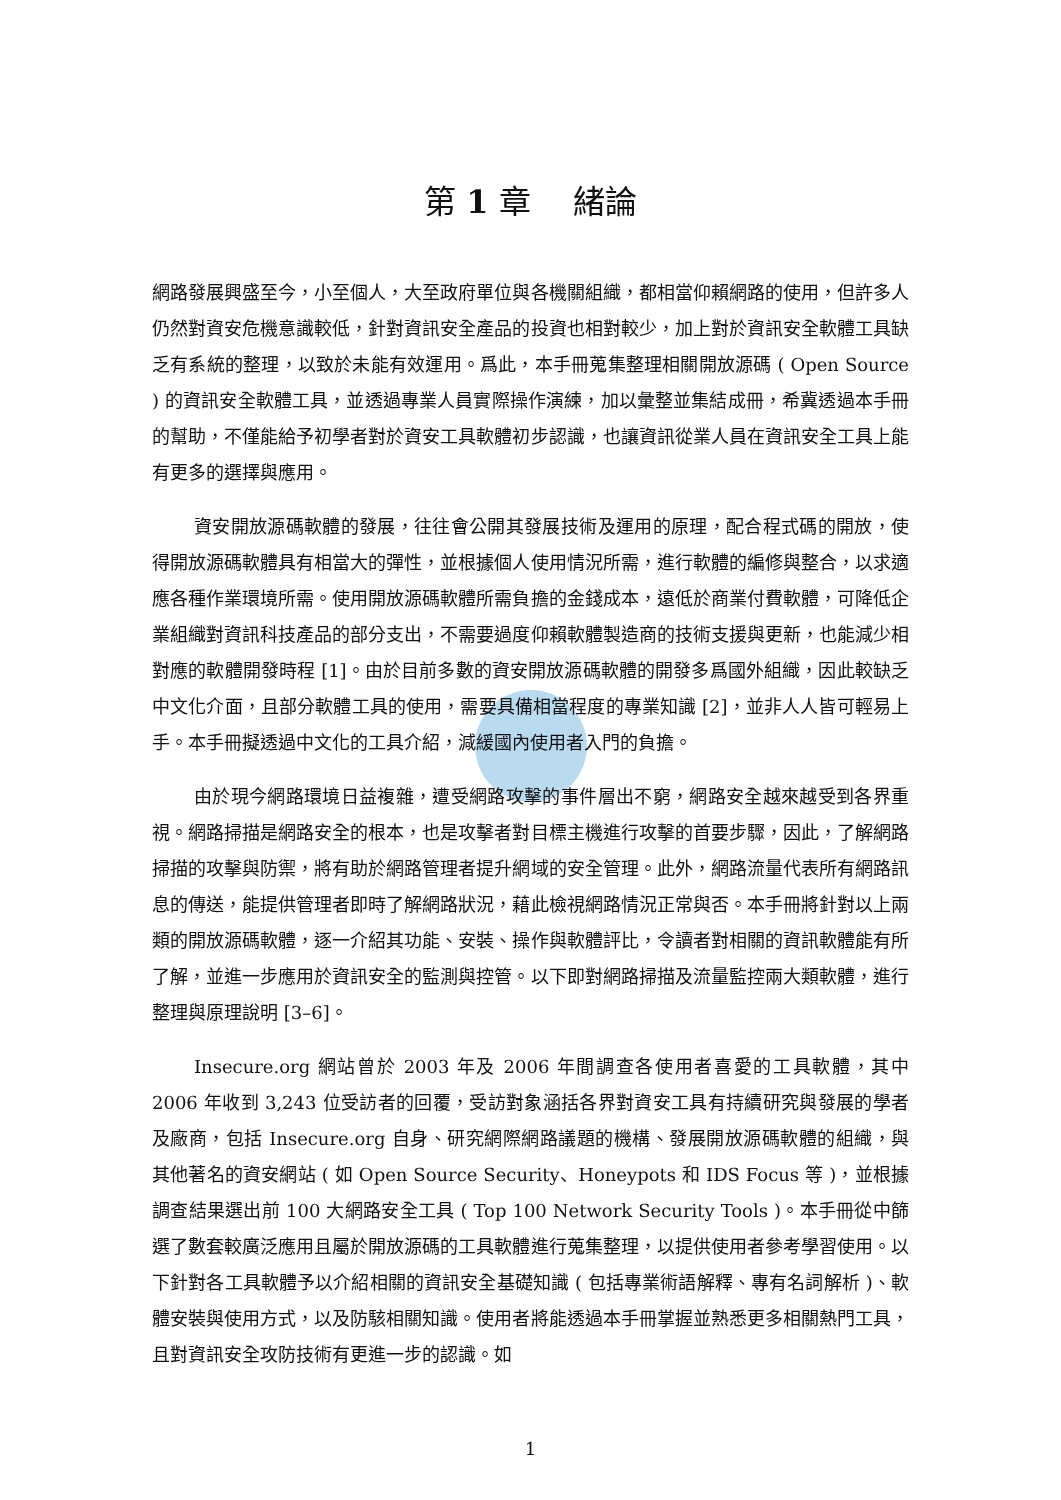第 1 章　 緒論
網路發展興盛至今，小至個人，大至政府單位與各機關組織，都相當仰賴網路的使用，但許多人仍然對資安危機意識較低，針對資訊安全產品的投資也相對較少，加上對於資訊安全軟體工具缺乏有系統的整理，以致於未能有效運用。爲此，本手冊蒐集整理相關開放源碼 ( Open Source ) 的資訊安全軟體工具，並透過專業人員實際操作演練，加以彙整並集結成冊，希冀透過本手冊的幫助，不僅能給予初學者對於資安工具軟體初步認識，也讓資訊從業人員在資訊安全工具上能有更多的選擇與應用。
資安開放源碼軟體的發展，往往會公開其發展技術及運用的原理，配合程式碼的開放，使得開放源碼軟體具有相當大的彈性，並根據個人使用情況所需，進行軟體的編修與整合，以求適應各種作業環境所需。使用開放源碼軟體所需負擔的金錢成本，遠低於商業付費軟體，可降低企業組織對資訊科技產品的部分支出，不需要過度仰賴軟體製造商的技術支援與更新，也能減少相對應的軟體開發時程 [1]。由於目前多數的資安開放源碼軟體的開發多爲國外組織，因此較缺乏中文化介面，且部分軟體工具的使用，需要具備相當程度的專業知識 [2]，並非人人皆可輕易上手。本手冊擬透過中文化的工具介紹，減緩國內使用者入門的負擔。
由於現今網路環境日益複雜，遭受網路攻擊的事件層出不窮，網路安全越來越受到各界重視。網路掃描是網路安全的根本，也是攻擊者對目標主機進行攻擊的首要步驟，因此，了解網路掃描的攻擊與防禦，將有助於網路管理者提升網域的安全管理。此外，網路流量代表所有網路訊息的傳送，能提供管理者即時了解網路狀況，藉此檢視網路情況正常與否。本手冊將針對以上兩類的開放源碼軟體，逐一介紹其功能、安裝、操作與軟體評比，令讀者對相關的資訊軟體能有所了解，並進一步應用於資訊安全的監測與控管。以下即對網路掃描及流量監控兩大類軟體，進行整理與原理說明 [3–6]。
Insecure.org 網站曾於 2003 年及 2006 年間調查各使用者喜愛的工具軟體，其中 2006 年收到 3,243 位受訪者的回覆，受訪對象涵括各界對資安工具有持續研究與發展的學者及廠商，包括 Insecure.org 自身、研究網際網路議題的機構、發展開放源碼軟體的組織，與其他著名的資安網站 ( 如 Open Source Security、Honeypots 和 IDS Focus 等 )，並根據調查結果選出前 100 大網路安全工具 ( Top 100 Network Security Tools )。本手冊從中篩選了數套較廣泛應用且屬於開放源碼的工具軟體進行蒐集整理，以提供使用者參考學習使用。以下針對各工具軟體予以介紹相關的資訊安全基礎知識 ( 包括專業術語解釋、專有名詞解析 )、軟體安裝與使用方式，以及防駭相關知識。使用者將能透過本手冊掌握並熟悉更多相關熱門工具，且對資訊安全攻防技術有更進一步的認識。如
1